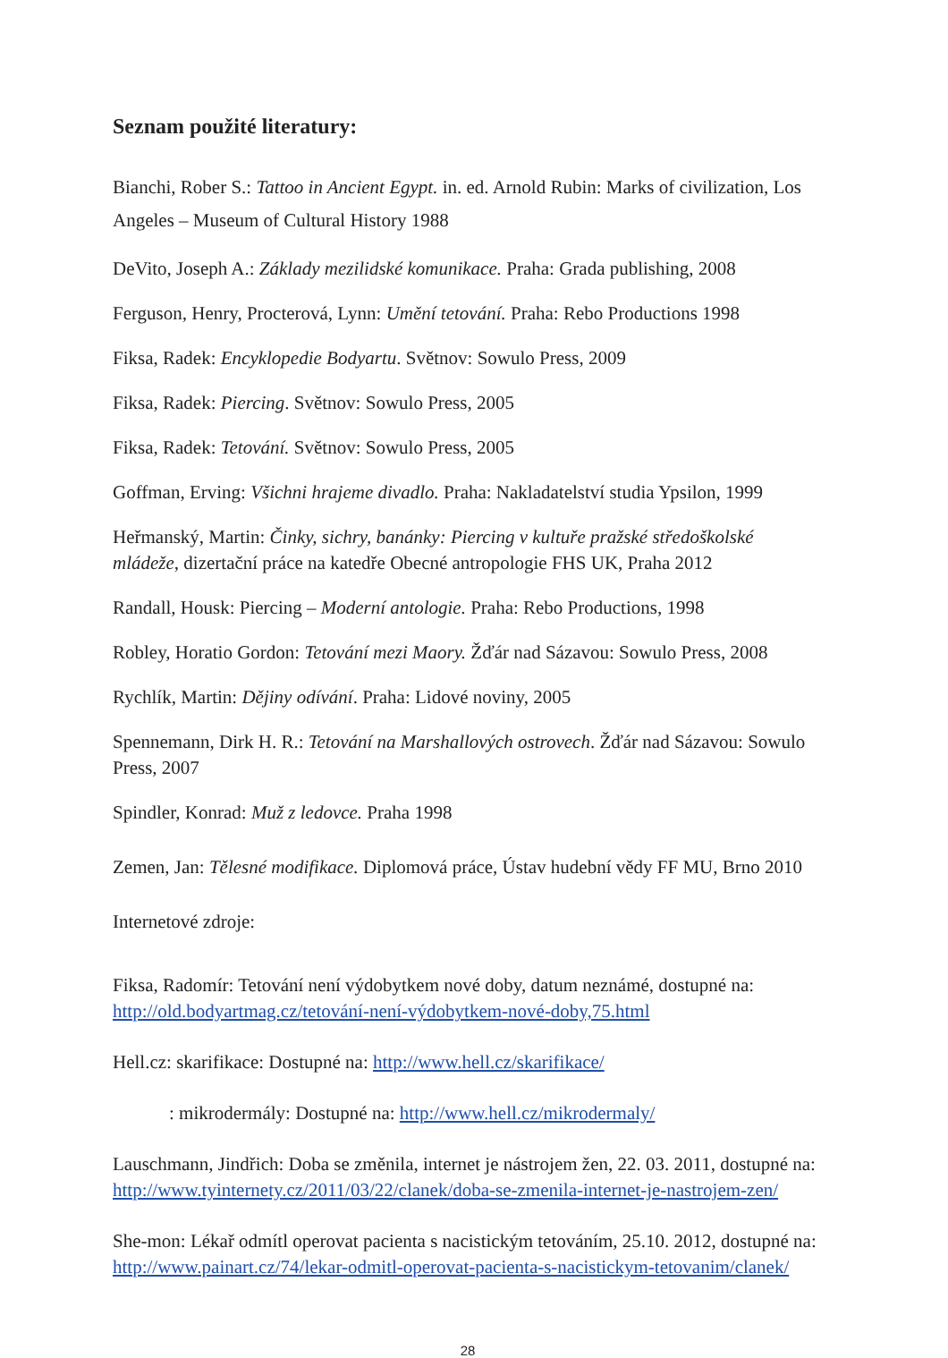Seznam použité literatury:
Bianchi, Rober S.: Tattoo in Ancient Egypt. in. ed. Arnold Rubin: Marks of civilization, Los Angeles – Museum of Cultural History 1988
DeVito, Joseph A.: Základy mezilidské komunikace. Praha: Grada publishing, 2008
Ferguson, Henry, Procterová, Lynn: Umění tetování. Praha: Rebo Productions 1998
Fiksa, Radek: Encyklopedie Bodyartu. Světnov: Sowulo Press, 2009
Fiksa, Radek: Piercing. Světnov: Sowulo Press, 2005
Fiksa, Radek: Tetování. Světnov: Sowulo Press, 2005
Goffman, Erving: Všichni hrajeme divadlo. Praha: Nakladatelství studia Ypsilon, 1999
Heřmanský, Martin: Činky, sichry, banánky: Piercing v kultuře pražské středoškolské mládeže, dizertační práce na katedře Obecné antropologie FHS UK, Praha 2012
Randall, Housk: Piercing – Moderní antologie. Praha: Rebo Productions, 1998
Robley, Horatio Gordon: Tetování mezi Maory. Žďár nad Sázavou: Sowulo Press, 2008
Rychlík, Martin: Dějiny odívání. Praha: Lidové noviny, 2005
Spennemann, Dirk H. R.: Tetování na Marshallových ostrovech. Žďár nad Sázavou: Sowulo Press, 2007
Spindler, Konrad: Muž z ledovce. Praha 1998
Zemen, Jan: Tělesné modifikace. Diplomová práce, Ústav hudební vědy FF MU, Brno 2010
Internetové zdroje:
Fiksa, Radomír: Tetování není výdobytkem nové doby, datum neznámé, dostupné na: http://old.bodyartmag.cz/tetování-není-výdobytkem-nové-doby,75.html
Hell.cz: skarifikace: Dostupné na: http://www.hell.cz/skarifikace/
: mikrodermály: Dostupné na: http://www.hell.cz/mikrodermaly/
Lauschmann, Jindřich: Doba se změnila, internet je nástrojem žen, 22. 03. 2011, dostupné na: http://www.tyinternety.cz/2011/03/22/clanek/doba-se-zmenila-internet-je-nastrojem-zen/
She-mon: Lékař odmítl operovat pacienta s nacistickým tetováním, 25.10. 2012, dostupné na: http://www.painart.cz/74/lekar-odmitl-operovat-pacienta-s-nacistickym-tetovanim/clanek/
28